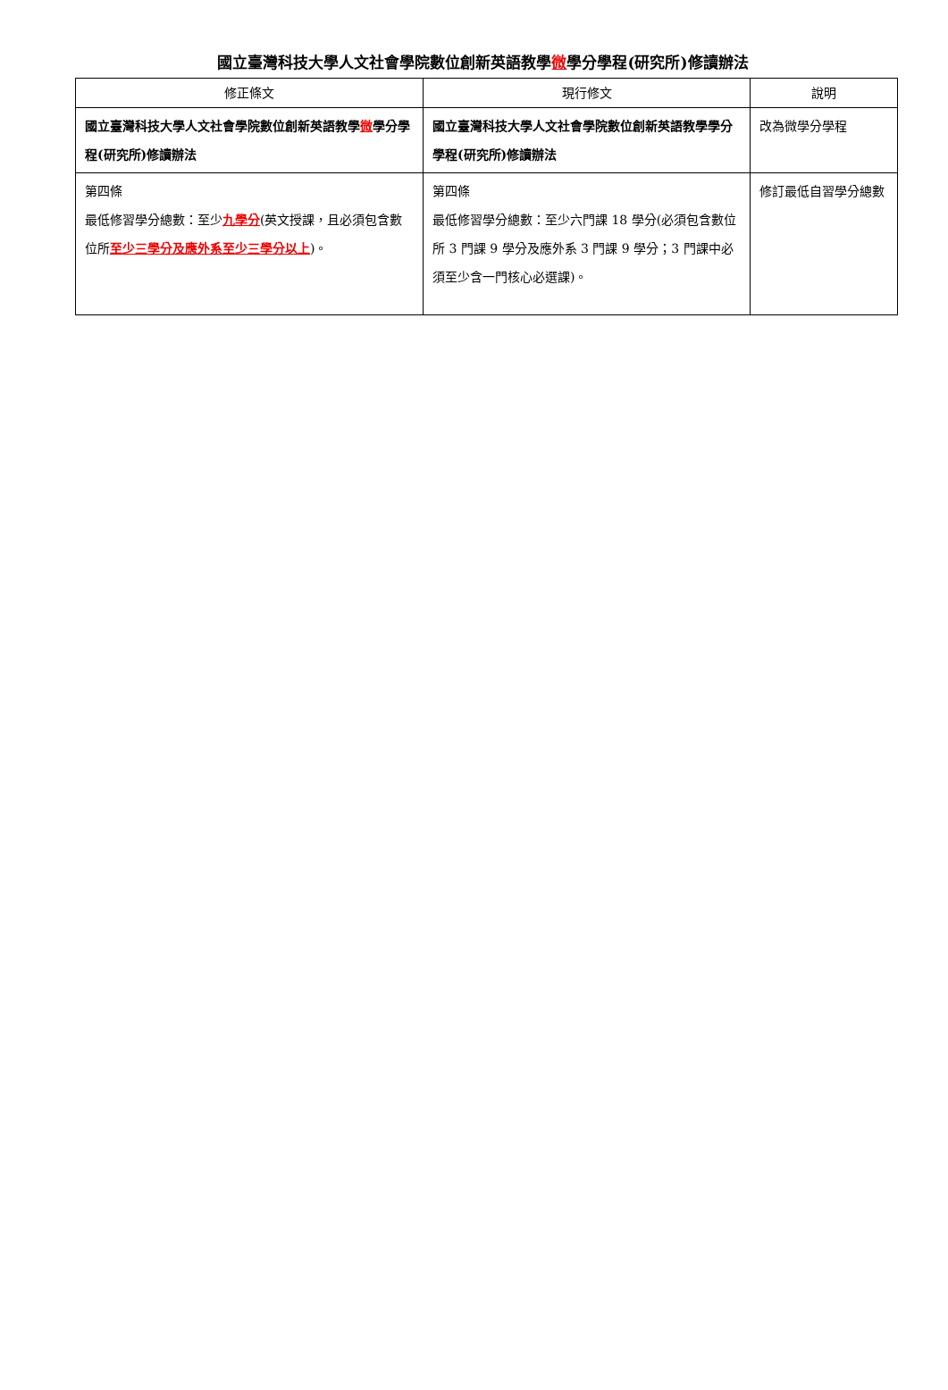國立臺灣科技大學人文社會學院數位創新英語教學微學分學程(研究所)修讀辦法
| 修正條文 | 現行修文 | 說明 |
| --- | --- | --- |
| 國立臺灣科技大學人文社會學院數位創新英語教學 微 學分學程(研究所)修讀辦法 | 國立臺灣科技大學人文社會學院數位創新英語教學學分學程(研究所)修讀辦法 | 改為微學分學程 |
| 第四條 最低修習學分總數：至少 九學分 (英文授課，且必須包含數位所 至少三學分及應外系至少三學分以上 )。 | 第四條 最低修習學分總數：至少六門課 18 學分(必須包含數位所 3 門課 9 學分及應外系 3 門課 9 學分；3 門課中必須至少含一門核心必選課)。 | 修訂最低自習學分總數 |